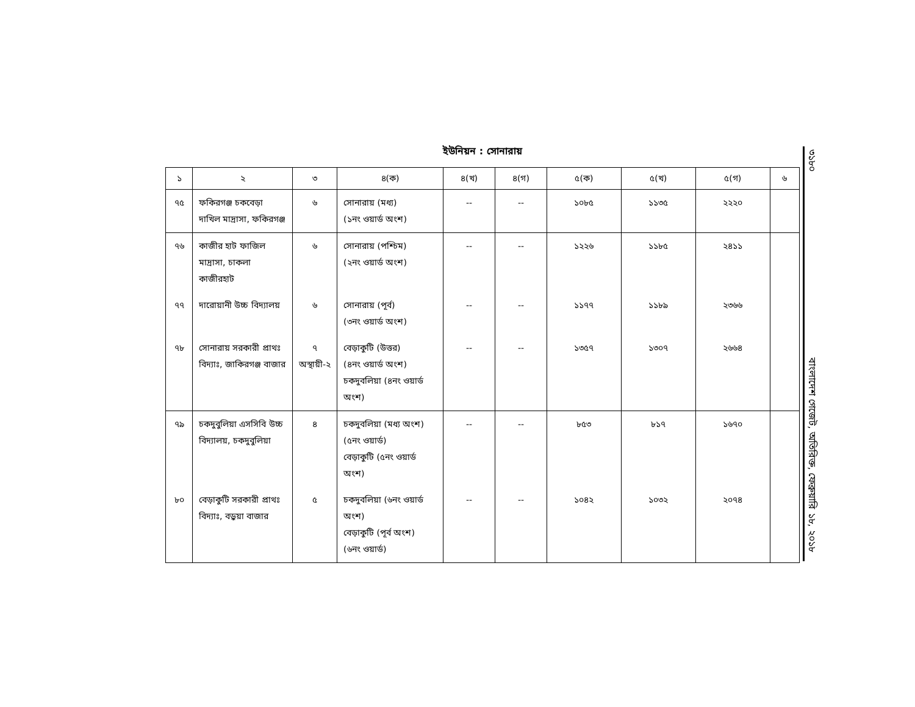ইউনিয়ন : সোনারায়
| ১ | ২ | ৩ | ৪(ক) | ৪(খ) | ৪(গ) | ৫(ক) | ৫(খ) | ৫(গ) | ৬ |
| --- | --- | --- | --- | --- | --- | --- | --- | --- | --- |
| ৭৫ | ফকিরগঞ্জ চকবেড়া দাখিল মাদ্রাসা, ফকিরগঞ্জ | ৬ | সোনারায় (মধ্য) (১নং ওয়ার্ড অংশ) | -- | -- | ১০৮৫ | ১১৩৫ | ২২২০ | |
| ৭৬ | কাজীর হাট ফাজিল মাদ্রাসা, চাকলা কাজীরহাট | ৬ | সোনারায় (পশ্চিম) (২নং ওয়ার্ড অংশ) | -- | -- | ১২২৬ | ১১৮৫ | ২৪১১ | |
| ৭৭ | দারোয়ানী উচ্চ বিদ্যালয় | ৬ | সোনারায় (পূর্ব) (৩নং ওয়ার্ড অংশ) | -- | -- | ১১৭৭ | ১১৮৯ | ২৩৬৬ | |
| ৭৮ | সোনারায় সরকারী প্রাথঃ বিদ্যাঃ, জাকিরগঞ্জ বাজার | ৭ অস্থায়ী-২ | বেড়াকুটি (উত্তর) (৪নং ওয়ার্ড অংশ) চকদুবলিয়া (৪নং ওয়ার্ড অংশ) | -- | -- | ১৩৫৭ | ১৩০৭ | ২৬৬৪ | |
| ৭৯ | চকদুবুলিয়া এসসিবি উচ্চ বিদ্যালয়, চকদুবুলিয়া | ৪ | চকদুবলিয়া (মধ্য অংশ) (৫নং ওয়ার্ড) বেড়াকুটি (৫নং ওয়ার্ড অংশ) | -- | -- | ৮৫৩ | ৮১৭ | ১৬৭০ | |
| ৮০ | বেড়াকুটি সরকারী প্রাথঃ বিদ্যাঃ, বড়ুয়া বাজার | ৫ | চকদুবলিয়া (৬নং ওয়ার্ড অংশ) বেড়াকুটি (পূর্ব অংশ) (৬নং ওয়ার্ড) | -- | -- | ১০৪২ | ১০৩২ | ২০৭৪ | |
৩১৮০ বাংলাদেশ গেজেট, অতিরিক্ত, ফেব্রুয়ারি ১৮, ২০১৮